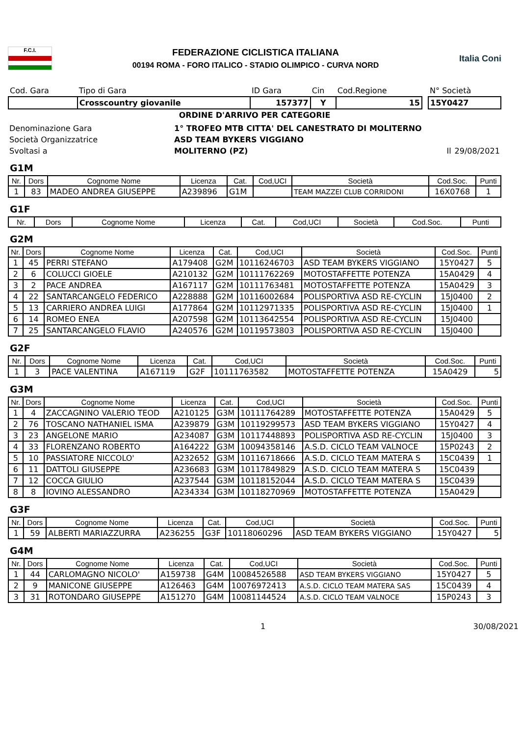F.C.I.
FEDERAZIONE CICLISTICA ITALIANA
00194 ROMA - FORO ITALICO - STADIO OLIMPICO - CURVA NORD
Italia Coni
| Cod. Gara | Tipo di Gara | ID Gara | Cin | Cod.Regione | | N° Società |
| | Crosscountry giovanile | 157377 | Y | 15 | | 15Y0427 |
ORDINE D'ARRIVO PER CATEGORIE
| Denominazione Gara | 1° TROFEO MTB CITTA' DEL CANESTRATO DI MOLITERNO | |
| Società Organizzatrice | ASD TEAM BYKERS VIGGIANO | |
| Svoltasi a | MOLITERNO (PZ) Il | 29/08/2021 |
G1M
| Nr. | Dors | Cognome Nome | Licenza | Cat. | Cod,UCI | Società | Cod.Soc. | Punti |
| --- | --- | --- | --- | --- | --- | --- | --- | --- |
| 1 | 83 | MADEO ANDREA GIUSEPPE | A239896 | G1M | | TEAM MAZZEI CLUB CORRIDONI | 16X0768 | 1 |
G1F
| Nr. | Dors | Cognome Nome | Licenza | Cat. | Cod,UCI | Società | Cod.Soc. | Punti |
| --- | --- | --- | --- | --- | --- | --- | --- | --- |
G2M
| Nr. | Dors | Cognome Nome | Licenza | Cat. | Cod,UCI | Società | Cod.Soc. | Punti |
| --- | --- | --- | --- | --- | --- | --- | --- | --- |
| 1 | 45 | PERRI STEFANO | A179408 | G2M | 10116246703 | ASD TEAM BYKERS VIGGIANO | 15Y0427 | 5 |
| 2 | 6 | COLUCCI GIOELE | A210132 | G2M | 10111762269 | MOTOSTAFFETTE POTENZA | 15A0429 | 4 |
| 3 | 2 | PACE ANDREA | A167117 | G2M | 10111763481 | MOTOSTAFFETTE POTENZA | 15A0429 | 3 |
| 4 | 22 | SANTARCANGELO FEDERICO | A228888 | G2M | 10116002684 | POLISPORTIVA ASD RE-CYCLIN | 15J0400 | 2 |
| 5 | 13 | CARRIERO ANDREA LUIGI | A177864 | G2M | 10112971335 | POLISPORTIVA ASD RE-CYCLIN | 15J0400 | 1 |
| 6 | 14 | ROMEO ENEA | A207598 | G2M | 10113642554 | POLISPORTIVA ASD RE-CYCLIN | 15J0400 | |
| 7 | 25 | SANTARCANGELO FLAVIO | A240576 | G2M | 10119573803 | POLISPORTIVA ASD RE-CYCLIN | 15J0400 | |
G2F
| Nr. | Dors | Cognome Nome | Licenza | Cat. | Cod,UCI | Società | Cod.Soc. | Punti |
| --- | --- | --- | --- | --- | --- | --- | --- | --- |
| 1 | 3 | PACE VALENTINA | A167119 | G2F | 10111763582 | MOTOSTAFFETTE POTENZA | 15A0429 | 5 |
G3M
| Nr. | Dors | Cognome Nome | Licenza | Cat. | Cod,UCI | Società | Cod.Soc. | Punti |
| --- | --- | --- | --- | --- | --- | --- | --- | --- |
| 1 | 4 | ZACCAGNINO VALERIO TEOD | A210125 | G3M | 10111764289 | MOTOSTAFFETTE POTENZA | 15A0429 | 5 |
| 2 | 76 | TOSCANO NATHANIEL ISMA | A239879 | G3M | 10119299573 | ASD TEAM BYKERS VIGGIANO | 15Y0427 | 4 |
| 3 | 23 | ANGELONE MARIO | A234087 | G3M | 10117448893 | POLISPORTIVA ASD RE-CYCLIN | 15J0400 | 3 |
| 4 | 33 | FLORENZANO ROBERTO | A164222 | G3M | 10094358146 | A.S.D. CICLO TEAM VALNOCE | 15P0243 | 2 |
| 5 | 10 | PASSIATORE NICCOLO' | A232652 | G3M | 10116718666 | A.S.D. CICLO TEAM MATERA S | 15C0439 | 1 |
| 6 | 11 | DATTOLI GIUSEPPE | A236683 | G3M | 10117849829 | A.S.D. CICLO TEAM MATERA S | 15C0439 | |
| 7 | 12 | COCCA GIULIO | A237544 | G3M | 10118152044 | A.S.D. CICLO TEAM MATERA S | 15C0439 | |
| 8 | 8 | IOVINO ALESSANDRO | A234334 | G3M | 10118270969 | MOTOSTAFFETTE POTENZA | 15A0429 | |
G3F
| Nr. | Dors | Cognome Nome | Licenza | Cat. | Cod,UCI | Società | Cod.Soc. | Punti |
| --- | --- | --- | --- | --- | --- | --- | --- | --- |
| 1 | 59 | ALBERTI MARIAZZURRA | A236255 | G3F | 10118060296 | ASD TEAM BYKERS VIGGIANO | 15Y0427 | 5 |
G4M
| Nr. | Dors | Cognome Nome | Licenza | Cat. | Cod,UCI | Società | Cod.Soc. | Punti |
| --- | --- | --- | --- | --- | --- | --- | --- | --- |
| 1 | 44 | CARLOMAGNO NICOLO' | A159738 | G4M | 10084526588 | ASD TEAM BYKERS VIGGIANO | 15Y0427 | 5 |
| 2 | 9 | MANICONE GIUSEPPE | A126463 | G4M | 10076972413 | A.S.D. CICLO TEAM MATERA SAS | 15C0439 | 4 |
| 3 | 31 | ROTONDARO GIUSEPPE | A151270 | G4M | 10081144524 | A.S.D. CICLO TEAM VALNOCE | 15P0243 | 3 |
1 30/08/2021